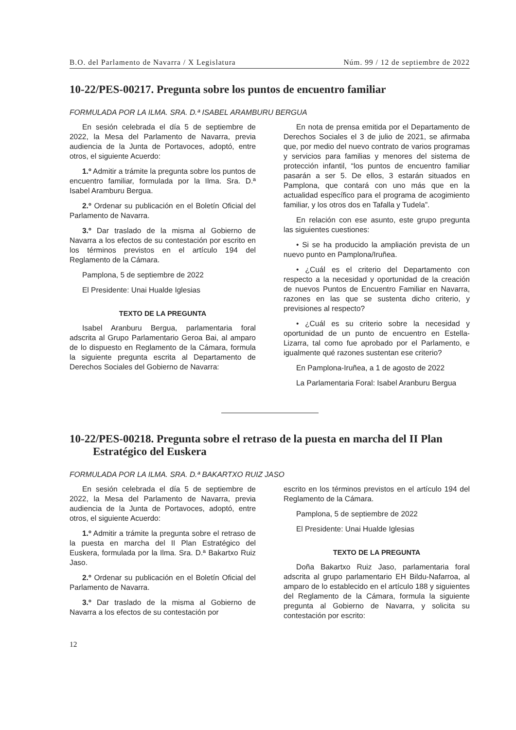B.O. del Parlamento de Navarra / X Legislatura Núm. 99 / 12 de septiembre de 2022
10-22/PES-00217. Pregunta sobre los puntos de encuentro familiar
FORMULADA POR LA ILMA. SRA. D.ª ISABEL ARAMBURU BERGUA
En sesión celebrada el día 5 de septiembre de 2022, la Mesa del Parlamento de Navarra, previa audiencia de la Junta de Portavoces, adoptó, entre otros, el siguiente Acuerdo:
1.º Admitir a trámite la pregunta sobre los puntos de encuentro familiar, formulada por la Ilma. Sra. D.ª Isabel Aramburu Bergua.
2.º Ordenar su publicación en el Boletín Oficial del Parlamento de Navarra.
3.º Dar traslado de la misma al Gobierno de Navarra a los efectos de su contestación por escrito en los términos previstos en el artículo 194 del Reglamento de la Cámara.
Pamplona, 5 de septiembre de 2022
El Presidente: Unai Hualde Iglesias
TEXTO DE LA PREGUNTA
Isabel Aranburu Bergua, parlamentaria foral adscrita al Grupo Parlamentario Geroa Bai, al amparo de lo dispuesto en Reglamento de la Cámara, formula la siguiente pregunta escrita al Departamento de Derechos Sociales del Gobierno de Navarra:
En nota de prensa emitida por el Departamento de Derechos Sociales el 3 de julio de 2021, se afirmaba que, por medio del nuevo contrato de varios programas y servicios para familias y menores del sistema de protección infantil, “los puntos de encuentro familiar pasarán a ser 5. De ellos, 3 estarán situados en Pamplona, que contará con uno más que en la actualidad específico para el programa de acogimiento familiar, y los otros dos en Tafalla y Tudela”.
En relación con ese asunto, este grupo pregunta las siguientes cuestiones:
• Si se ha producido la ampliación prevista de un nuevo punto en Pamplona/Iruñea.
• ¿Cuál es el criterio del Departamento con respecto a la necesidad y oportunidad de la creación de nuevos Puntos de Encuentro Familiar en Navarra, razones en las que se sustenta dicho criterio, y previsiones al respecto?
• ¿Cuál es su criterio sobre la necesidad y oportunidad de un punto de encuentro en Estella-Lizarra, tal como fue aprobado por el Parlamento, e igualmente qué razones sustentan ese criterio?
En Pamplona-Iruñea, a 1 de agosto de 2022
La Parlamentaria Foral: Isabel Aranburu Bergua
10-22/PES-00218. Pregunta sobre el retraso de la puesta en marcha del II Plan Estratégico del Euskera
FORMULADA POR LA ILMA. SRA. D.ª BAKARTXO RUIZ JASO
En sesión celebrada el día 5 de septiembre de 2022, la Mesa del Parlamento de Navarra, previa audiencia de la Junta de Portavoces, adoptó, entre otros, el siguiente Acuerdo:
1.º Admitir a trámite la pregunta sobre el retraso de la puesta en marcha del II Plan Estratégico del Euskera, formulada por la Ilma. Sra. D.ª Bakartxo Ruiz Jaso.
2.º Ordenar su publicación en el Boletín Oficial del Parlamento de Navarra.
3.º Dar traslado de la misma al Gobierno de Navarra a los efectos de su contestación por
escrito en los términos previstos en el artículo 194 del Reglamento de la Cámara.
Pamplona, 5 de septiembre de 2022
El Presidente: Unai Hualde Iglesias
TEXTO DE LA PREGUNTA
Doña Bakartxo Ruiz Jaso, parlamentaria foral adscrita al grupo parlamentario EH Bildu-Nafarroa, al amparo de lo establecido en el artículo 188 y siguientes del Reglamento de la Cámara, formula la siguiente pregunta al Gobierno de Navarra, y solicita su contestación por escrito:
12